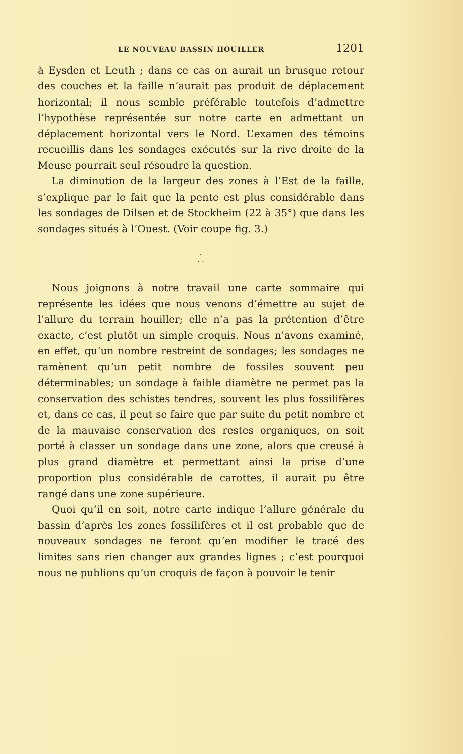LE NOUVEAU BASSIN HOUILLER 1201
à Eysden et Leuth ; dans ce cas on aurait un brusque retour des couches et la faille n’aurait pas produit de déplacement horizontal; il nous semble préférable toutefois d’admettre l’hypothèse représentée sur notre carte en admettant un déplacement horizontal vers le Nord. L’examen des témoins recueillis dans les sondages exécutés sur la rive droite de la Meuse pourrait seul résoudre la question.
La diminution de la largeur des zones à l’Est de la faille, s’explique par le fait que la pente est plus considérable dans les sondages de Dilsen et de Stockheim (22 à 35°) que dans les sondages situés à l’Ouest. (Voir coupe fig. 3.)
·
· ·
Nous joignons à notre travail une carte sommaire qui représente les idées que nous venons d’émettre au sujet de l’allure du terrain houiller; elle n’a pas la prétention d’être exacte, c’est plutôt un simple croquis. Nous n’avons examiné, en effet, qu’un nombre restreint de sondages; les sondages ne ramènent qu’un petit nombre de fossiles souvent peu déterminables; un sondage à faible diamètre ne permet pas la conservation des schistes tendres, souvent les plus fossilifères et, dans ce cas, il peut se faire que par suite du petit nombre et de la mauvaise conservation des restes organiques, on soit porté à classer un sondage dans une zone, alors que creusé à plus grand diamètre et permettant ainsi la prise d’une proportion plus considérable de carottes, il aurait pu être rangé dans une zone supérieure.
Quoi qu’il en soit, notre carte indique l’allure générale du bassin d’après les zones fossilifères et il est probable que de nouveaux sondages ne feront qu’en modifier le tracé des limites sans rien changer aux grandes lignes ; c’est pourquoi nous ne publions qu’un croquis de façon à pouvoir le tenir